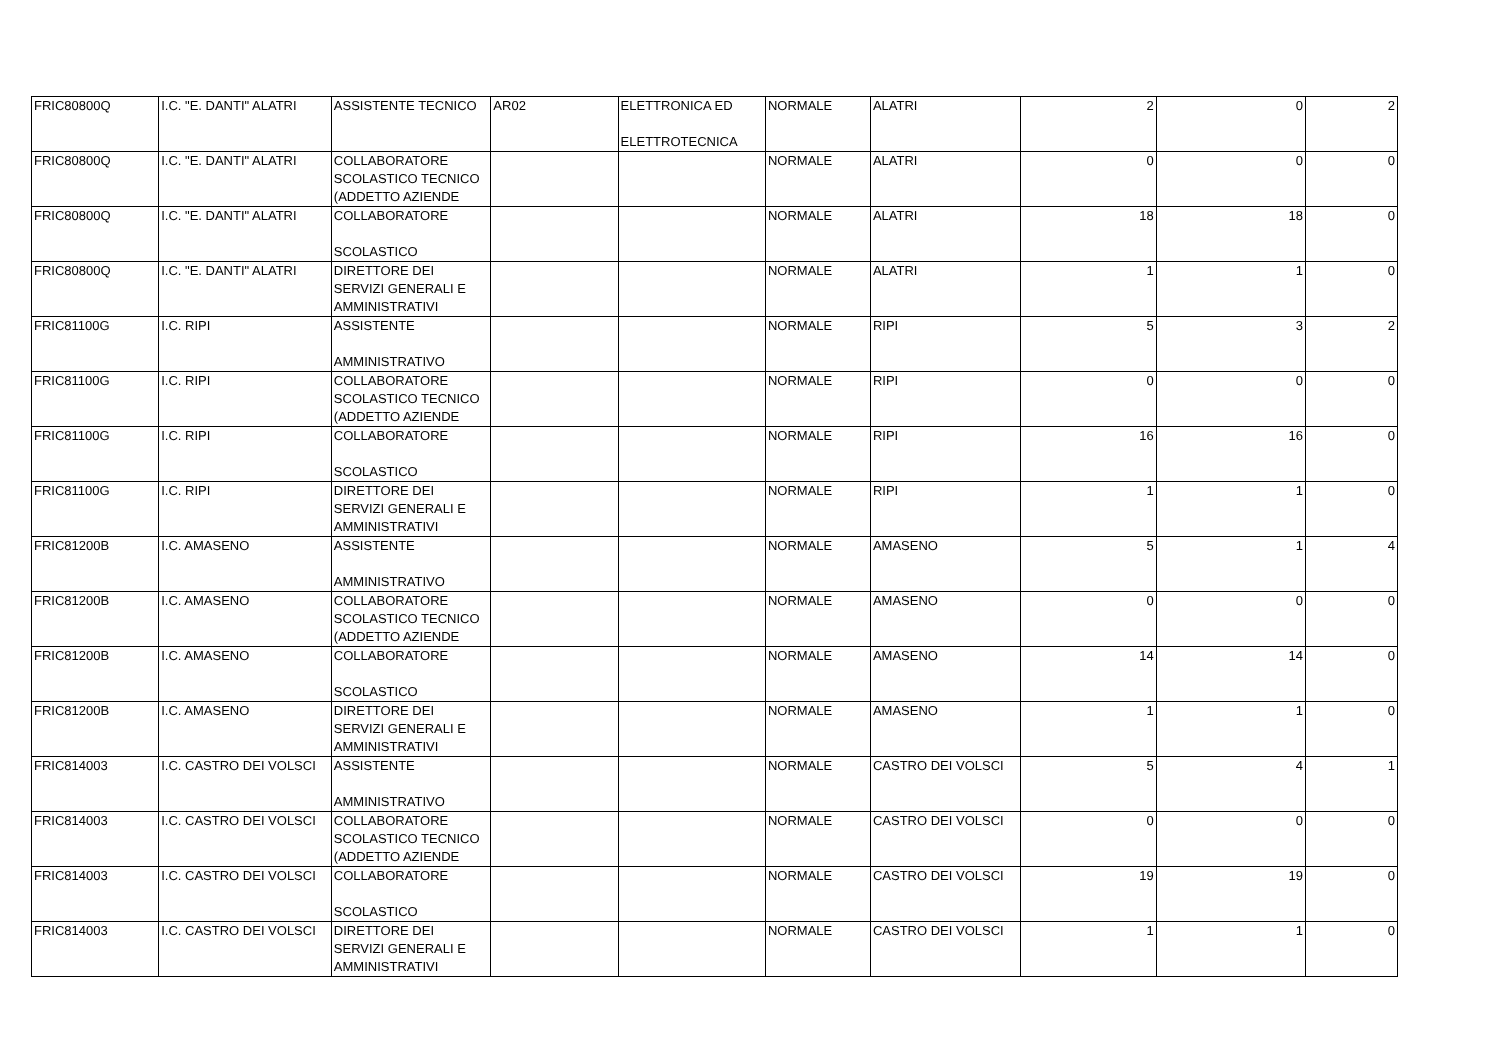| FRIC80800Q | I.C. "E. DANTI" ALATRI | ASSISTENTE TECNICO | AR02 | ELETTRONICA ED ELETTROTECNICA | NORMALE | ALATRI | 2 | 0 | 2 |
| FRIC80800Q | I.C. "E. DANTI" ALATRI | COLLABORATORE SCOLASTICO TECNICO (ADDETTO AZIENDE | | | NORMALE | ALATRI | 0 | 0 | 0 |
| FRIC80800Q | I.C. "E. DANTI" ALATRI | COLLABORATORE SCOLASTICO | | | NORMALE | ALATRI | 18 | 18 | 0 |
| FRIC80800Q | I.C. "E. DANTI" ALATRI | DIRETTORE DEI SERVIZI GENERALI E AMMINISTRATIVI | | | NORMALE | ALATRI | 1 | 1 | 0 |
| FRIC81100G | I.C. RIPI | ASSISTENTE AMMINISTRATIVO | | | NORMALE | RIPI | 5 | 3 | 2 |
| FRIC81100G | I.C. RIPI | COLLABORATORE SCOLASTICO TECNICO (ADDETTO AZIENDE | | | NORMALE | RIPI | 0 | 0 | 0 |
| FRIC81100G | I.C. RIPI | COLLABORATORE SCOLASTICO | | | NORMALE | RIPI | 16 | 16 | 0 |
| FRIC81100G | I.C. RIPI | DIRETTORE DEI SERVIZI GENERALI E AMMINISTRATIVI | | | NORMALE | RIPI | 1 | 1 | 0 |
| FRIC81200B | I.C. AMASENO | ASSISTENTE AMMINISTRATIVO | | | NORMALE | AMASENO | 5 | 1 | 4 |
| FRIC81200B | I.C. AMASENO | COLLABORATORE SCOLASTICO TECNICO (ADDETTO AZIENDE | | | NORMALE | AMASENO | 0 | 0 | 0 |
| FRIC81200B | I.C. AMASENO | COLLABORATORE SCOLASTICO | | | NORMALE | AMASENO | 14 | 14 | 0 |
| FRIC81200B | I.C. AMASENO | DIRETTORE DEI SERVIZI GENERALI E AMMINISTRATIVI | | | NORMALE | AMASENO | 1 | 1 | 0 |
| FRIC814003 | I.C. CASTRO DEI VOLSCI | ASSISTENTE AMMINISTRATIVO | | | NORMALE | CASTRO DEI VOLSCI | 5 | 4 | 1 |
| FRIC814003 | I.C. CASTRO DEI VOLSCI | COLLABORATORE SCOLASTICO TECNICO (ADDETTO AZIENDE | | | NORMALE | CASTRO DEI VOLSCI | 0 | 0 | 0 |
| FRIC814003 | I.C. CASTRO DEI VOLSCI | COLLABORATORE SCOLASTICO | | | NORMALE | CASTRO DEI VOLSCI | 19 | 19 | 0 |
| FRIC814003 | I.C. CASTRO DEI VOLSCI | DIRETTORE DEI SERVIZI GENERALI E AMMINISTRATIVI | | | NORMALE | CASTRO DEI VOLSCI | 1 | 1 | 0 |